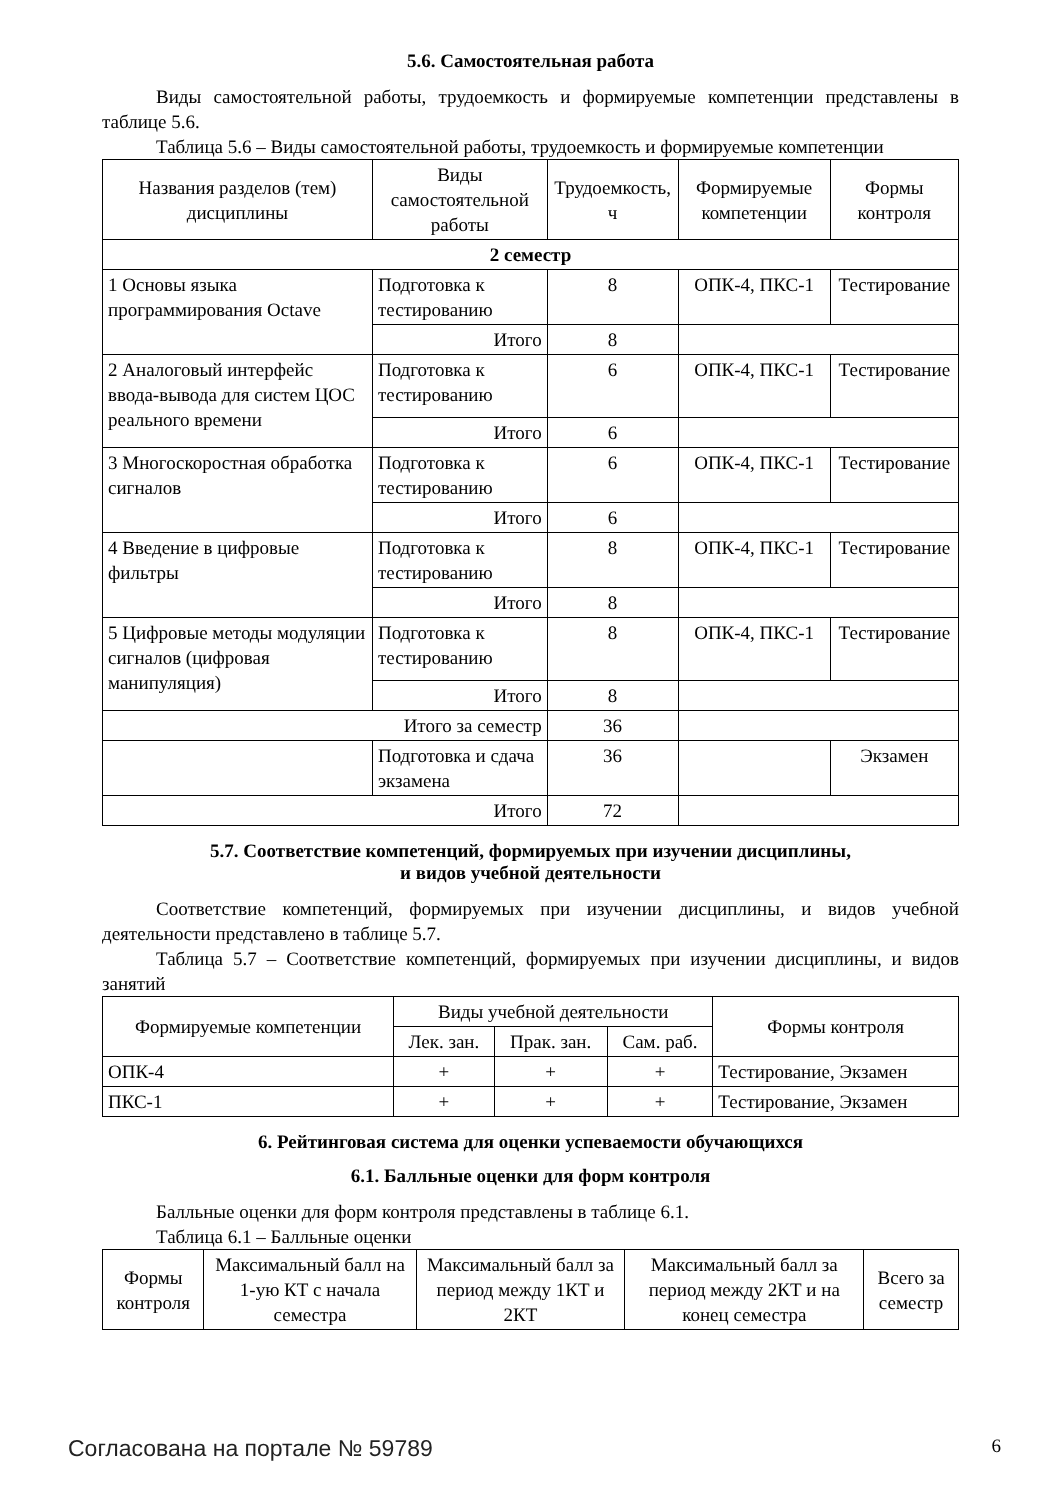5.6. Самостоятельная работа
Виды самостоятельной работы, трудоемкость и формируемые компетенции представлены в таблице 5.6.
Таблица 5.6 – Виды самостоятельной работы, трудоемкость и формируемые компетенции
| Названия разделов (тем) дисциплины | Виды самостоятельной работы | Трудоемкость, ч | Формируемые компетенции | Формы контроля |
| --- | --- | --- | --- | --- |
| 2 семестр | | | | |
| 1 Основы языка программирования Octave | Подготовка к тестированию | 8 | ОПК-4, ПКС-1 | Тестирование |
| | Итого | 8 | | |
| 2 Аналоговый интерфейс ввода-вывода для систем ЦОС реального времени | Подготовка к тестированию | 6 | ОПК-4, ПКС-1 | Тестирование |
| | Итого | 6 | | |
| 3 Многоскоростная обработка сигналов | Подготовка к тестированию | 6 | ОПК-4, ПКС-1 | Тестирование |
| | Итого | 6 | | |
| 4 Введение в цифровые фильтры | Подготовка к тестированию | 8 | ОПК-4, ПКС-1 | Тестирование |
| | Итого | 8 | | |
| 5 Цифровые методы модуляции сигналов (цифровая манипуляция) | Подготовка к тестированию | 8 | ОПК-4, ПКС-1 | Тестирование |
| | Итого | 8 | | |
| Итого за семестр | | 36 | | |
| | Подготовка и сдача экзамена | 36 | | Экзамен |
| Итого | | 72 | | |
5.7. Соответствие компетенций, формируемых при изучении дисциплины,
и видов учебной деятельности
Соответствие компетенций, формируемых при изучении дисциплины, и видов учебной деятельности представлено в таблице 5.7.
Таблица 5.7 – Соответствие компетенций, формируемых при изучении дисциплины, и видов занятий
| Формируемые компетенции | Виды учебной деятельности | | | Формы контроля |
| --- | --- | --- | --- | --- |
| | Лек. зан. | Прак. зан. | Сам. раб. | |
| ОПК-4 | + | + | + | Тестирование, Экзамен |
| ПКС-1 | + | + | + | Тестирование, Экзамен |
6. Рейтинговая система для оценки успеваемости обучающихся
6.1. Балльные оценки для форм контроля
Балльные оценки для форм контроля представлены в таблице 6.1.
Таблица 6.1 – Балльные оценки
| Формы контроля | Максимальный балл на 1-ую КТ с начала семестра | Максимальный балл за период между 1КТ и 2КТ | Максимальный балл за период между 2КТ и на конец семестра | Всего за семестр |
| --- | --- | --- | --- | --- |
Согласована на портале № 59789 6